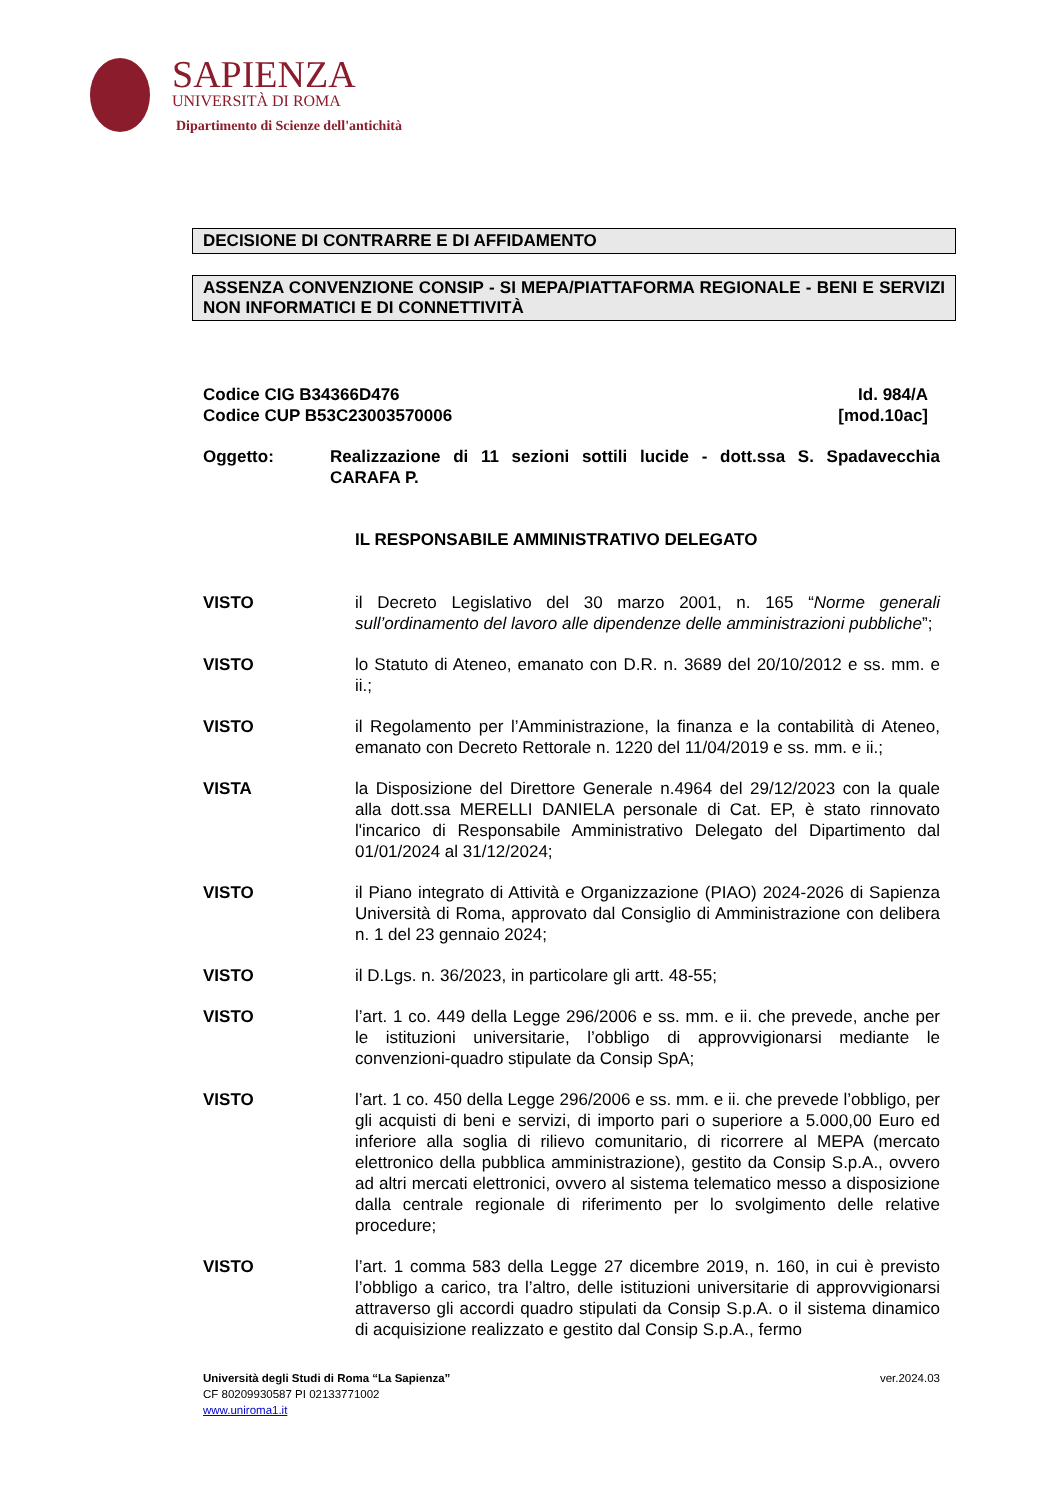SAPIENZA
UNIVERSITÀ DI ROMA
Dipartimento di Scienze dell'antichità
DECISIONE DI CONTRARRE E DI AFFIDAMENTO
ASSENZA CONVENZIONE CONSIP - SI MEPA/PIATTAFORMA REGIONALE - BENI E SERVIZI NON INFORMATICI E DI CONNETTIVITÀ
Codice CIG B34366D476
Codice CUP B53C23003570006
Id. 984/A
[mod.10ac]
Oggetto: Realizzazione di 11 sezioni sottili lucide - dott.ssa S. Spadavecchia CARAFA P.
IL RESPONSABILE AMMINISTRATIVO DELEGATO
VISTO il Decreto Legislativo del 30 marzo 2001, n. 165 “Norme generali sull’ordinamento del lavoro alle dipendenze delle amministrazioni pubbliche”;
VISTO lo Statuto di Ateneo, emanato con D.R. n. 3689 del 20/10/2012 e ss. mm. e ii.;
VISTO il Regolamento per l’Amministrazione, la finanza e la contabilità di Ateneo, emanato con Decreto Rettorale n. 1220 del 11/04/2019 e ss. mm. e ii.;
VISTA la Disposizione del Direttore Generale n.4964 del 29/12/2023 con la quale alla dott.ssa MERELLI DANIELA personale di Cat. EP, è stato rinnovato l'incarico di Responsabile Amministrativo Delegato del Dipartimento dal 01/01/2024 al 31/12/2024;
VISTO il Piano integrato di Attività e Organizzazione (PIAO) 2024-2026 di Sapienza Università di Roma, approvato dal Consiglio di Amministrazione con delibera n. 1 del 23 gennaio 2024;
VISTO il D.Lgs. n. 36/2023, in particolare gli artt. 48-55;
VISTO l’art. 1 co. 449 della Legge 296/2006 e ss. mm. e ii. che prevede, anche per le istituzioni universitarie, l’obbligo di approvvigionarsi mediante le convenzioni-quadro stipulate da Consip SpA;
VISTO l’art. 1 co. 450 della Legge 296/2006 e ss. mm. e ii. che prevede l’obbligo, per gli acquisti di beni e servizi, di importo pari o superiore a 5.000,00 Euro ed inferiore alla soglia di rilievo comunitario, di ricorrere al MEPA (mercato elettronico della pubblica amministrazione), gestito da Consip S.p.A., ovvero ad altri mercati elettronici, ovvero al sistema telematico messo a disposizione dalla centrale regionale di riferimento per lo svolgimento delle relative procedure;
VISTO l’art. 1 comma 583 della Legge 27 dicembre 2019, n. 160, in cui è previsto l’obbligo a carico, tra l’altro, delle istituzioni universitarie di approvvigionarsi attraverso gli accordi quadro stipulati da Consip S.p.A. o il sistema dinamico di acquisizione realizzato e gestito dal Consip S.p.A., fermo
Università degli Studi di Roma “La Sapienza” ver.2024.03
CF 80209930587 PI 02133771002
www.uniroma1.it